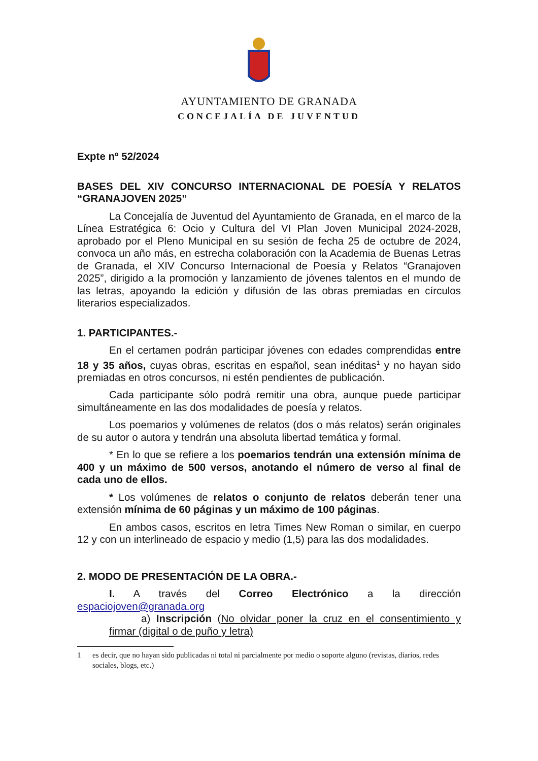AYUNTAMIENTO DE GRANADA
CONCEJALÍA DE JUVENTUD
Expte nº 52/2024
BASES DEL XIV CONCURSO INTERNACIONAL DE POESÍA Y RELATOS “GRANAJOVEN 2025”
La Concejalía de Juventud del Ayuntamiento de Granada, en el marco de la Línea Estratégica 6: Ocio y Cultura del VI Plan Joven Municipal 2024-2028, aprobado por el Pleno Municipal en su sesión de fecha 25 de octubre de 2024, convoca un año más, en estrecha colaboración con la Academia de Buenas Letras de Granada, el XIV Concurso Internacional de Poesía y Relatos “Granajoven 2025”, dirigido a la promoción y lanzamiento de jóvenes talentos en el mundo de las letras, apoyando la edición y difusión de las obras premiadas en círculos literarios especializados.
1. PARTICIPANTES.-
En el certamen podrán participar jóvenes con edades comprendidas entre 18 y 35 años, cuyas obras, escritas en español, sean inéditas<sup>1</sup> y no hayan sido premiadas en otros concursos, ni estén pendientes de publicación.
Cada participante sólo podrá remitir una obra, aunque puede participar simultáneamente en las dos modalidades de poesía y relatos.
Los poemarios y volúmenes de relatos (dos o más relatos) serán originales de su autor o autora y tendrán una absoluta libertad temática y formal.
* En lo que se refiere a los poemarios tendrán una extensión mínima de 400 y un máximo de 500 versos, anotando el número de verso al final de cada uno de ellos.
* Los volúmenes de relatos o conjunto de relatos deberán tener una extensión mínima de 60 páginas y un máximo de 100 páginas.
En ambos casos, escritos en letra Times New Roman o similar, en cuerpo 12 y con un interlineado de espacio y medio (1,5) para las dos modalidades.
2. MODO DE PRESENTACIÓN DE LA OBRA.-
I. A través del Correo Electrónico a la dirección espaciojoven@granada.org
a) Inscripción (No olvidar poner la cruz en el consentimiento y firmar (digital o de puño y letra)
1 es decir, que no hayan sido publicadas ni total ni parcialmente por medio o soporte alguno (revistas, diarios, redes sociales, blogs, etc.)